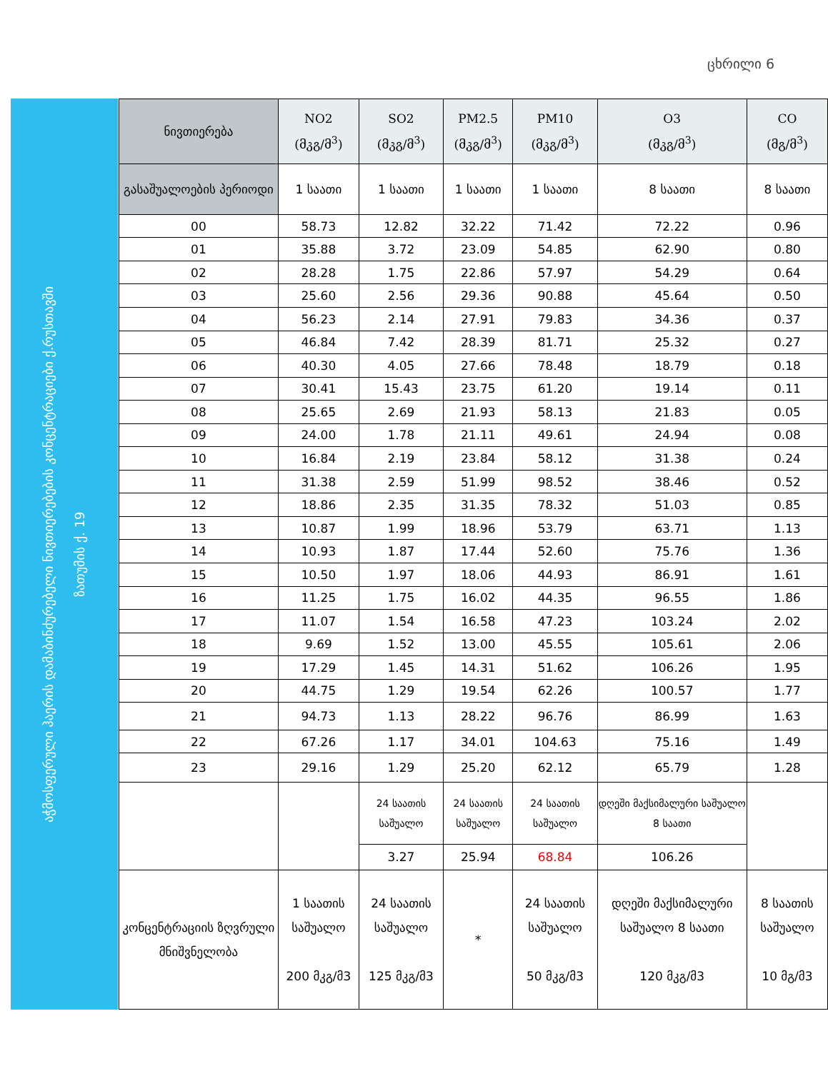ცხრილი 6
აჭმოსფერული ჰაერის დამაბინძურებელი ნივთიერებების კონცენტრაციები ქ.რუსთავში
ზათუმის ქ. 19
| ნივთიერება | NO2 (მკგ/მ<sup>3</sup>) | SO2 (მკგ/მ<sup>3</sup>) | PM2.5 (მკგ/მ<sup>3</sup>) | PM10 (მკგ/მ<sup>3</sup>) | O3 (მკგ/მ<sup>3</sup>) | CO (მგ/მ<sup>3</sup>) |
| --- | --- | --- | --- | --- | --- | --- |
| გასაშუალოების პერიოდი | 1 საათი | 1 საათი | 1 საათი | 1 საათი | 8 საათი | 8 საათი |
| 00 | 58.73 | 12.82 | 32.22 | 71.42 | 72.22 | 0.96 |
| 01 | 35.88 | 3.72 | 23.09 | 54.85 | 62.90 | 0.80 |
| 02 | 28.28 | 1.75 | 22.86 | 57.97 | 54.29 | 0.64 |
| 03 | 25.60 | 2.56 | 29.36 | 90.88 | 45.64 | 0.50 |
| 04 | 56.23 | 2.14 | 27.91 | 79.83 | 34.36 | 0.37 |
| 05 | 46.84 | 7.42 | 28.39 | 81.71 | 25.32 | 0.27 |
| 06 | 40.30 | 4.05 | 27.66 | 78.48 | 18.79 | 0.18 |
| 07 | 30.41 | 15.43 | 23.75 | 61.20 | 19.14 | 0.11 |
| 08 | 25.65 | 2.69 | 21.93 | 58.13 | 21.83 | 0.05 |
| 09 | 24.00 | 1.78 | 21.11 | 49.61 | 24.94 | 0.08 |
| 10 | 16.84 | 2.19 | 23.84 | 58.12 | 31.38 | 0.24 |
| 11 | 31.38 | 2.59 | 51.99 | 98.52 | 38.46 | 0.52 |
| 12 | 18.86 | 2.35 | 31.35 | 78.32 | 51.03 | 0.85 |
| 13 | 10.87 | 1.99 | 18.96 | 53.79 | 63.71 | 1.13 |
| 14 | 10.93 | 1.87 | 17.44 | 52.60 | 75.76 | 1.36 |
| 15 | 10.50 | 1.97 | 18.06 | 44.93 | 86.91 | 1.61 |
| 16 | 11.25 | 1.75 | 16.02 | 44.35 | 96.55 | 1.86 |
| 17 | 11.07 | 1.54 | 16.58 | 47.23 | 103.24 | 2.02 |
| 18 | 9.69 | 1.52 | 13.00 | 45.55 | 105.61 | 2.06 |
| 19 | 17.29 | 1.45 | 14.31 | 51.62 | 106.26 | 1.95 |
| 20 | 44.75 | 1.29 | 19.54 | 62.26 | 100.57 | 1.77 |
| 21 | 94.73 | 1.13 | 28.22 | 96.76 | 86.99 | 1.63 |
| 22 | 67.26 | 1.17 | 34.01 | 104.63 | 75.16 | 1.49 |
| 23 | 29.16 | 1.29 | 25.20 | 62.12 | 65.79 | 1.28 |
| | | 24 საათის საშუალო | 24 საათის საშუალო | 24 საათის საშუალო | დღეში მაქსიმალური საშუალო 8 საათი | |
| | | 3.27 | 25.94 | 68.84 | 106.26 | |
| კონცენტრაციის ზღვრული მნიშვნელობა | 1 საათის საშუალო 200 მკგ/მ3 | 24 საათის საშუალო 125 მკგ/მ3 | * | 24 საათის საშუალო 50 მკგ/მ3 | დღეში მაქსიმალური საშუალო 8 საათი 120 მკგ/მ3 | 8 საათის საშუალო 10 მგ/მ3 |